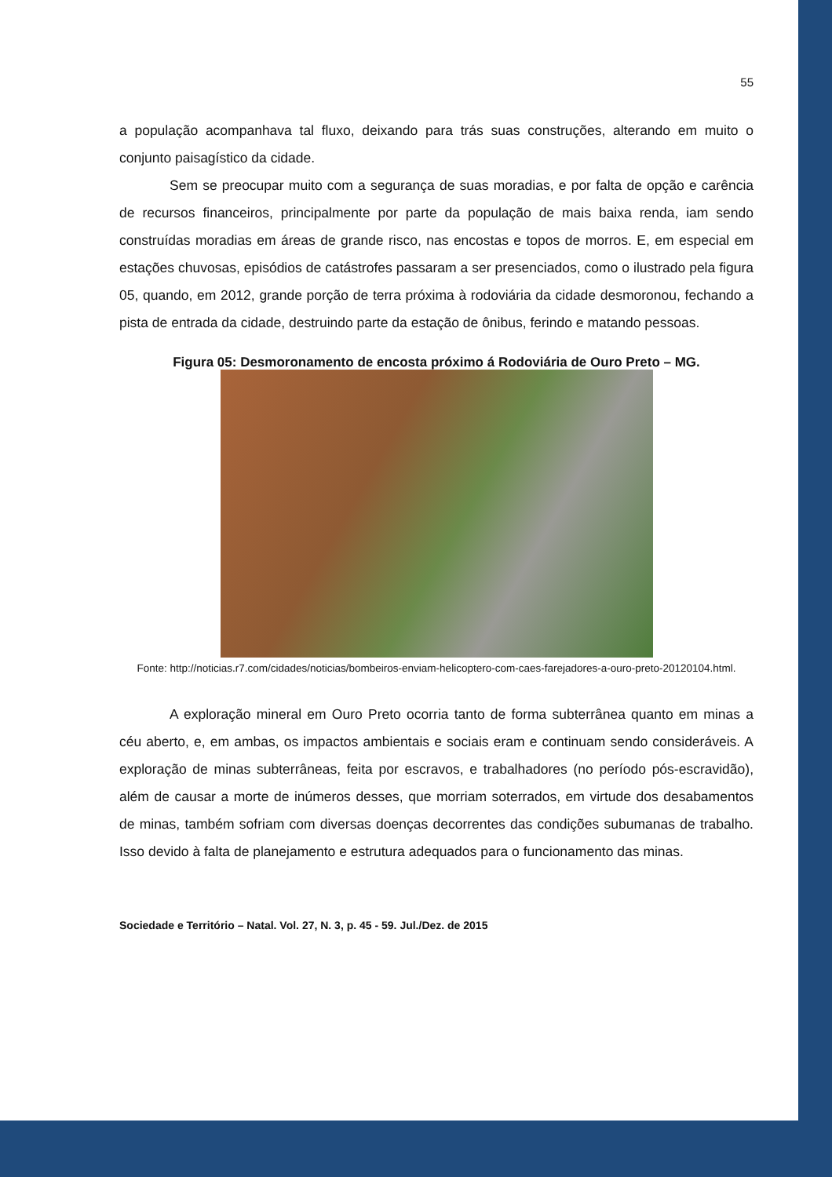55
a população acompanhava tal fluxo, deixando para trás suas construções, alterando em muito o conjunto paisagístico da cidade.
Sem se preocupar muito com a segurança de suas moradias, e por falta de opção e carência de recursos financeiros, principalmente por parte da população de mais baixa renda, iam sendo construídas moradias em áreas de grande risco, nas encostas e topos de morros. E, em especial em estações chuvosas, episódios de catástrofes passaram a ser presenciados, como o ilustrado pela figura 05, quando, em 2012, grande porção de terra próxima à rodoviária da cidade desmoronou, fechando a pista de entrada da cidade, destruindo parte da estação de ônibus, ferindo e matando pessoas.
Figura 05: Desmoronamento de encosta próximo á Rodoviária de Ouro Preto – MG.
Fonte: http://noticias.r7.com/cidades/noticias/bombeiros-enviam-helicoptero-com-caes-farejadores-a-ouro-preto-20120104.html.
A exploração mineral em Ouro Preto ocorria tanto de forma subterrânea quanto em minas a céu aberto, e, em ambas, os impactos ambientais e sociais eram e continuam sendo consideráveis. A exploração de minas subterrâneas, feita por escravos, e trabalhadores (no período pós-escravidão), além de causar a morte de inúmeros desses, que morriam soterrados, em virtude dos desabamentos de minas, também sofriam com diversas doenças decorrentes das condições subumanas de trabalho. Isso devido à falta de planejamento e estrutura adequados para o funcionamento das minas.
Sociedade e Território – Natal. Vol. 27, N. 3, p. 45 - 59. Jul./Dez. de 2015